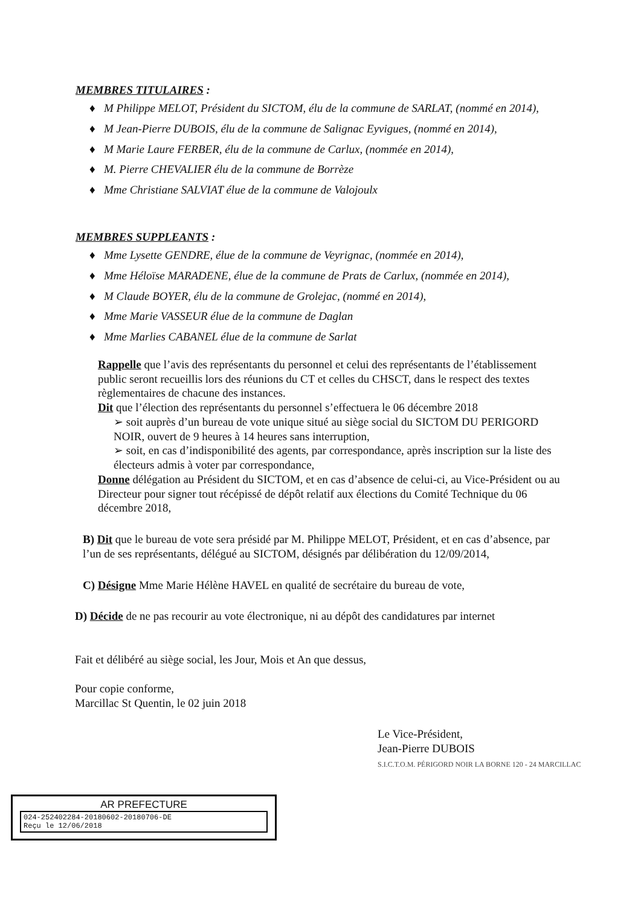MEMBRES TITULAIRES :
♦ M Philippe MELOT, Président du SICTOM, élu de la commune de SARLAT, (nommé en 2014),
♦ M Jean-Pierre DUBOIS, élu de la commune de Salignac Eyvigues, (nommé en 2014),
♦ M Marie Laure FERBER, élu de la commune de Carlux, (nommée en 2014),
♦ M. Pierre CHEVALIER élu de la commune de Borrèze
♦ Mme Christiane SALVIAT élue de la commune de Valojoulx
MEMBRES SUPPLEANTS :
♦ Mme Lysette GENDRE, élue de la commune de Veyrignac, (nommée en 2014),
♦ Mme Héloïse MARADENE, élue de la commune de Prats de Carlux, (nommée en 2014),
♦ M Claude BOYER, élu de la commune de Grolejac, (nommé en 2014),
♦ Mme Marie VASSEUR élue de la commune de Daglan
♦ Mme Marlies CABANEL élue de la commune de Sarlat
Rappelle que l’avis des représentants du personnel et celui des représentants de l’établissement public seront recueillis lors des réunions du CT et celles du CHSCT, dans le respect des textes règlementaires de chacune des instances.
Dit que l’élection des représentants du personnel s’effectuera le 06 décembre 2018
➢ soit auprès d’un bureau de vote unique situé au siège social du SICTOM DU PERIGORD NOIR, ouvert de 9 heures à 14 heures sans interruption,
➢ soit, en cas d’indisponibilité des agents, par correspondance, après inscription sur la liste des électeurs admis à voter par correspondance,
Donne délégation au Président du SICTOM, et en cas d’absence de celui-ci, au Vice-Président ou au Directeur pour signer tout récépissé de dépôt relatif aux élections du Comité Technique du 06 décembre 2018,
B) Dit que le bureau de vote sera présidé par M. Philippe MELOT, Président, et en cas d’absence, par l’un de ses représentants, délégué au SICTOM, désignés par délibération du 12/09/2014,
C) Désigne Mme Marie Hélène HAVEL en qualité de secrétaire du bureau de vote,
D) Décide de ne pas recourir au vote électronique, ni au dépôt des candidatures par internet
Fait et délibéré au siège social, les Jour, Mois et An que dessus,
Pour copie conforme,
Marcillac St Quentin, le 02 juin 2018
Le Vice-Président,
Jean-Pierre DUBOIS
S.I.C.T.O.M. PÉRIGORD NOIR LA BORNE 120 - 24 MARCILLAC
AR PREFECTURE
024-252402284-20180602-20180706-DE
Reçu le 12/06/2018